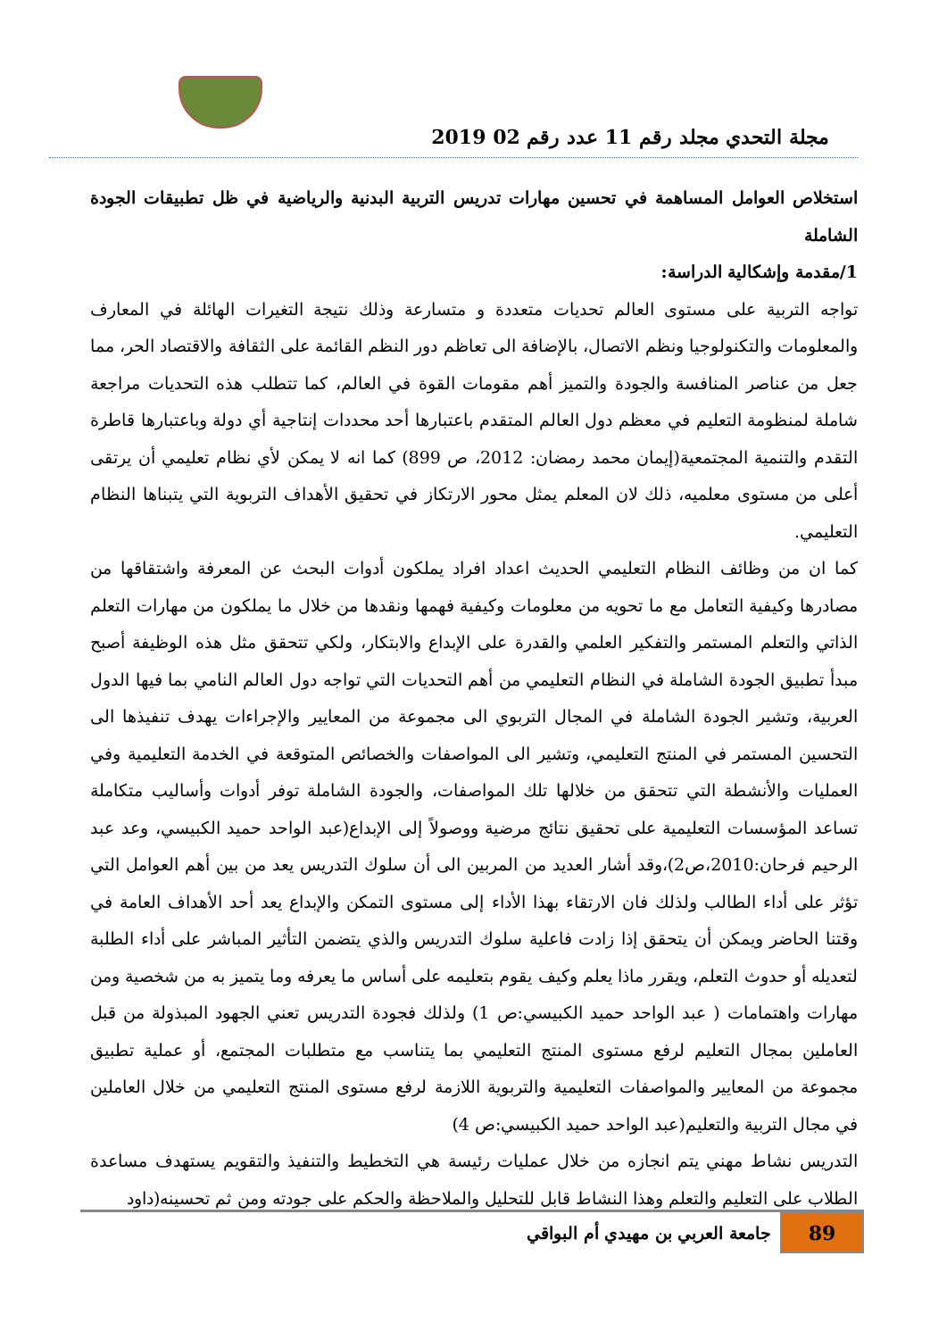مجلة التحدي مجلد رقم 11 عدد رقم 02 2019
استخلاص العوامل المساهمة في تحسين مهارات تدريس التربية البدنية والرياضية في ظل تطبيقات الجودة الشاملة
1/مقدمة وإشكالية الدراسة:
تواجه التربية على مستوى العالم تحديات متعددة و متسارعة وذلك نتيجة التغيرات الهائلة في المعارف والمعلومات والتكنولوجيا ونظم الاتصال، بالإضافة الى تعاظم دور النظم القائمة على الثقافة والاقتصاد الحر، مما جعل من عناصر المنافسة والجودة والتميز أهم مقومات القوة في العالم، كما تتطلب هذه التحديات مراجعة شاملة لمنظومة التعليم في معظم دول العالم المتقدم باعتبارها أحد محددات إنتاجية أي دولة وباعتبارها قاطرة التقدم والتنمية المجتمعية(إيمان محمد رمضان: 2012، ص 899) كما انه لا يمكن لأي نظام تعليمي أن يرتقى أعلى من مستوى معلميه، ذلك لان المعلم يمثل محور الارتكاز في تحقيق الأهداف التربوية التي يتبناها النظام التعليمي.
كما ان من وظائف النظام التعليمي الحديث اعداد افراد يملكون أدوات البحث عن المعرفة واشتقاقها من مصادرها وكيفية التعامل مع ما تحويه من معلومات وكيفية فهمها ونقدها من خلال ما يملكون من مهارات التعلم الذاتي والتعلم المستمر والتفكير العلمي والقدرة على الإبداع والابتكار، ولكي تتحقق مثل هذه الوظيفة أصبح مبدأ تطبيق الجودة الشاملة في النظام التعليمي من أهم التحديات التي تواجه دول العالم النامي بما فيها الدول العربية، وتشير الجودة الشاملة في المجال التربوي الى مجموعة من المعايير والإجراءات يهدف تنفيذها الى التحسين المستمر في المنتج التعليمي، وتشير الى المواصفات والخصائص المتوقعة في الخدمة التعليمية وفي العمليات والأنشطة التي تتحقق من خلالها تلك المواصفات، والجودة الشاملة توفر أدوات وأساليب متكاملة تساعد المؤسسات التعليمية على تحقيق نتائج مرضية ووصولاً إلى الإبداع(عبد الواحد حميد الكبيسي، وعد عبد الرحيم فرحان:2010،ص2)،وقد أشار العديد من المربين الى أن سلوك التدريس يعد من بين أهم العوامل التي تؤثر على أداء الطالب ولذلك فان الارتقاء بهذا الأداء إلى مستوى التمكن والإبداع يعد أحد الأهداف العامة في وقتنا الحاضر ويمكن أن يتحقق إذا زادت فاعلية سلوك التدريس والذي يتضمن التأثير المباشر على أداء الطلبة لتعديله أو حدوث التعلم، ويقرر ماذا يعلم وكيف يقوم بتعليمه على أساس ما يعرفه وما يتميز به من شخصية ومن مهارات واهتمامات ( عبد الواحد حميد الكبيسي:ص 1) ولذلك فجودة التدريس تعني الجهود المبذولة من قبل العاملين بمجال التعليم لرفع مستوى المنتج التعليمي بما يتناسب مع متطلبات المجتمع، أو عملية تطبيق مجموعة من المعايير والمواصفات التعليمية والتربوية اللازمة لرفع مستوى المنتج التعليمي من خلال العاملين في مجال التربية والتعليم(عبد الواحد حميد الكبيسي:ص 4)
التدريس نشاط مهني يتم انجازه من خلال عمليات رئيسة هي التخطيط والتنفيذ والتقويم يستهدف مساعدة الطلاب على التعليم والتعلم وهذا النشاط قابل للتحليل والملاحظة والحكم على جودته ومن ثم تحسينه(داود
89
جامعة العربي بن مهيدي أم البواقي